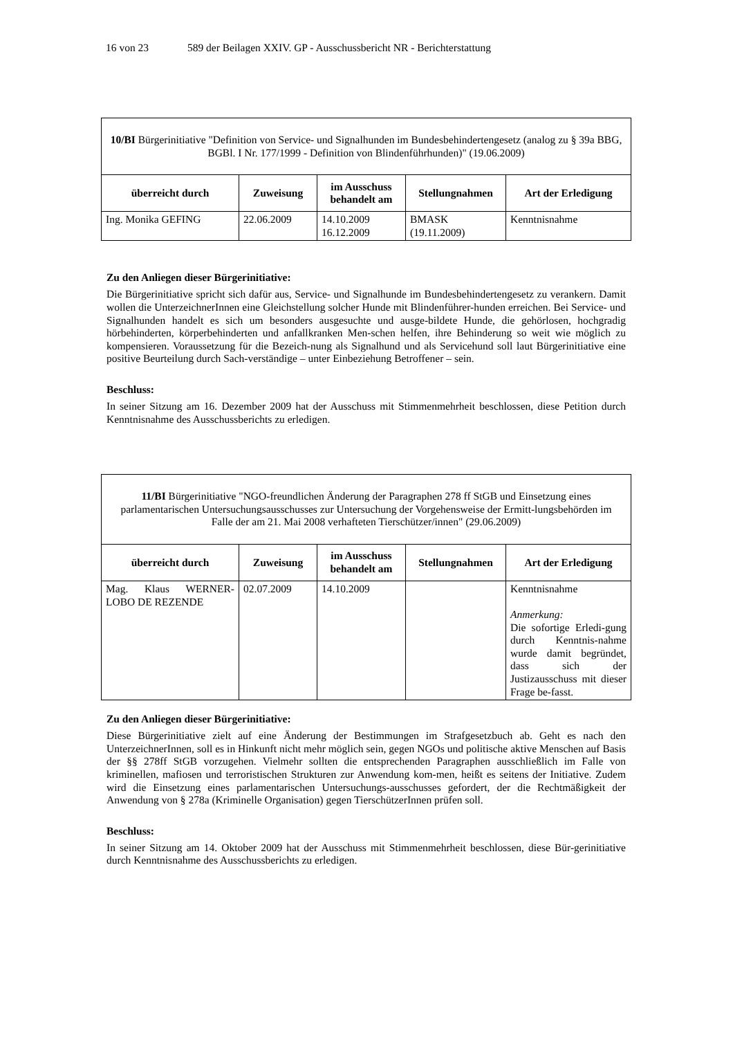16 von 23 589 der Beilagen XXIV. GP - Ausschussbericht NR - Berichterstattung
| 10/BI Bürgerinitiative "Definition von Service- und Signalhunden im Bundesbehindertengesetz (analog zu § 39a BBG, BGBl. I Nr. 177/1999 - Definition von Blindenführhunden)" (19.06.2009) | | | | |
| überreicht durch | Zuweisung | im Ausschuss behandelt am | Stellungnahmen | Art der Erledigung |
| Ing. Monika GEFING | 22.06.2009 | 14.10.2009 16.12.2009 | BMASK (19.11.2009) | Kenntnisnahme |
Zu den Anliegen dieser Bürgerinitiative:
Die Bürgerinitiative spricht sich dafür aus, Service- und Signalhunde im Bundesbehindertengesetz zu verankern. Damit wollen die UnterzeichnerInnen eine Gleichstellung solcher Hunde mit Blindenführer-hunden erreichen. Bei Service- und Signalhunden handelt es sich um besonders ausgesuchte und ausge-bildete Hunde, die gehörlosen, hochgradig hörbehinderten, körperbehinderten und anfallkranken Men-schen helfen, ihre Behinderung so weit wie möglich zu kompensieren. Voraussetzung für die Bezeich-nung als Signalhund und als Servicehund soll laut Bürgerinitiative eine positive Beurteilung durch Sach-verständige – unter Einbeziehung Betroffener – sein.
Beschluss:
In seiner Sitzung am 16. Dezember 2009 hat der Ausschuss mit Stimmenmehrheit beschlossen, diese Petition durch Kenntnisnahme des Ausschussberichts zu erledigen.
| 11/BI Bürgerinitiative "NGO-freundlichen Änderung der Paragraphen 278 ff StGB und Einsetzung eines parlamentarischen Untersuchungsausschusses zur Untersuchung der Vorgehensweise der Ermitt-lungsbehörden im Falle der am 21. Mai 2008 verhafteten Tierschützer/innen" (29.06.2009) | | | | |
| überreicht durch | Zuweisung | im Ausschuss behandelt am | Stellungnahmen | Art der Erledigung |
| Mag. Klaus WERNER-LOBO DE REZENDE | 02.07.2009 | 14.10.2009 | | Kenntnisnahme Anmerkung: Die sofortige Erledi-gung durch Kenntnis-nahme wurde damit begründet, dass sich der Justizausschuss mit dieser Frage be-fasst. |
Zu den Anliegen dieser Bürgerinitiative:
Diese Bürgerinitiative zielt auf eine Änderung der Bestimmungen im Strafgesetzbuch ab. Geht es nach den UnterzeichnerInnen, soll es in Hinkunft nicht mehr möglich sein, gegen NGOs und politische aktive Menschen auf Basis der §§ 278ff StGB vorzugehen. Vielmehr sollten die entsprechenden Paragraphen ausschließlich im Falle von kriminellen, mafiosen und terroristischen Strukturen zur Anwendung kom-men, heißt es seitens der Initiative. Zudem wird die Einsetzung eines parlamentarischen Untersuchungs-ausschusses gefordert, der die Rechtmäßigkeit der Anwendung von § 278a (Kriminelle Organisation) gegen TierschützerInnen prüfen soll.
Beschluss:
In seiner Sitzung am 14. Oktober 2009 hat der Ausschuss mit Stimmenmehrheit beschlossen, diese Bür-gerinitiative durch Kenntnisnahme des Ausschussberichts zu erledigen.